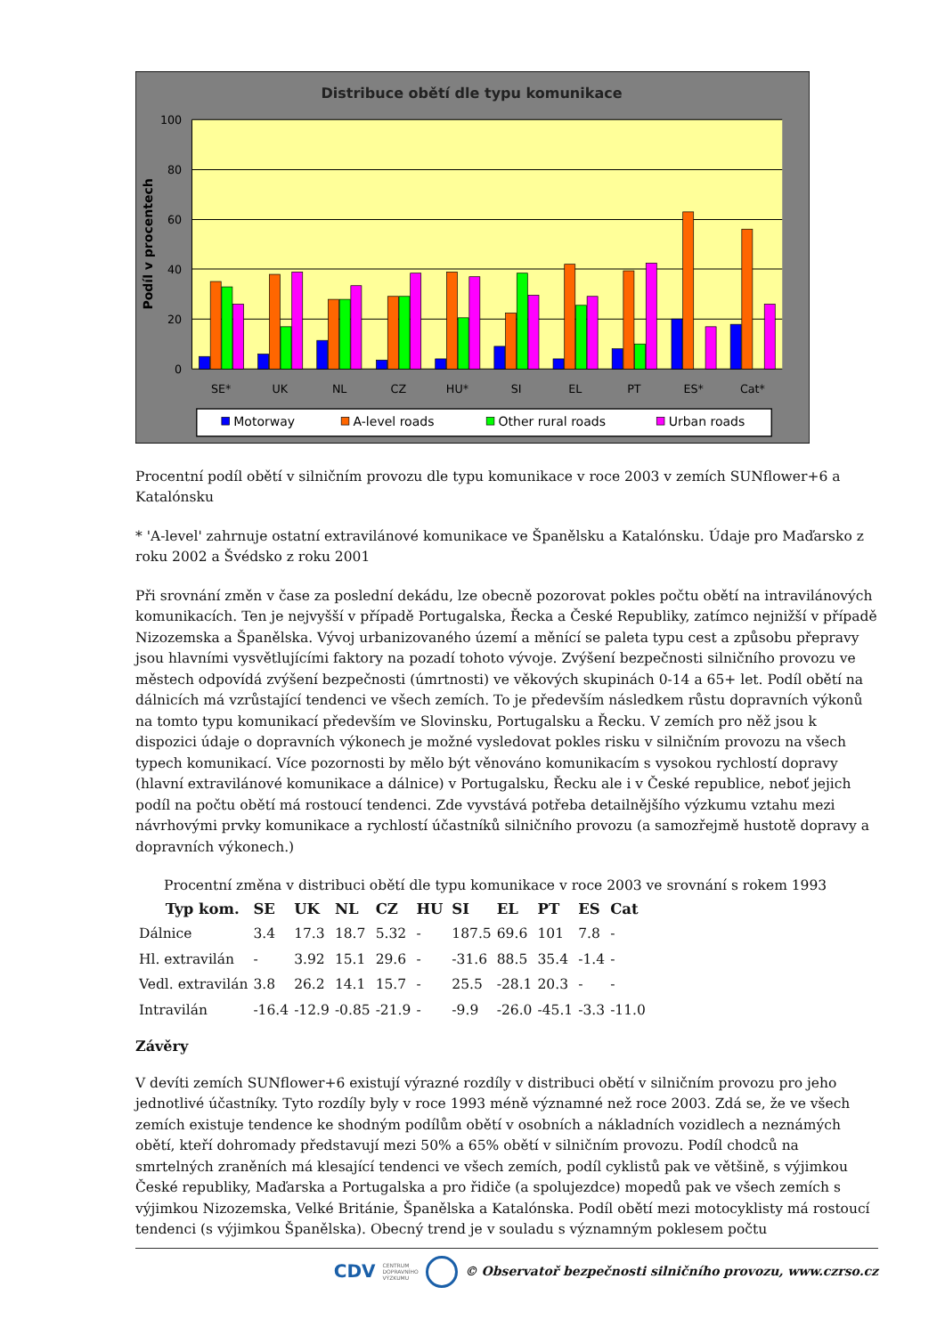Distribuce obětí dle typu komunikace
100
80
60
40
20
0
Podíl v procentech
SE*
UK
NL
CZ
HU*
SI
EL
PT
ES*
Cat*
Motorway
A-level roads
Other rural roads
Urban roads
Procentní podíl obětí v silničním provozu dle typu komunikace v roce 2003 v zemích SUNflower+6 a Katalónsku
* 'A-level' zahrnuje ostatní extravilánové komunikace ve Španělsku a Katalónsku. Údaje pro Maďarsko z roku 2002 a Švédsko z roku 2001
Při srovnání změn v čase za poslední dekádu, lze obecně pozorovat pokles počtu obětí na intravilánových komunikacích. Ten je nejvyšší v případě Portugalska, Řecka a České Republiky, zatímco nejnižší v případě Nizozemska a Španělska. Vývoj urbanizovaného území a měnící se paleta typu cest a způsobu přepravy jsou hlavními vysvětlujícími faktory na pozadí tohoto vývoje. Zvýšení bezpečnosti silničního provozu ve městech odpovídá zvýšení bezpečnosti (úmrtnosti) ve věkových skupinách 0-14 a 65+ let. Podíl obětí na dálnicích má vzrůstající tendenci ve všech zemích. To je především následkem růstu dopravních výkonů na tomto typu komunikací především ve Slovinsku, Portugalsku a Řecku. V zemích pro něž jsou k dispozici údaje o dopravních výkonech je možné vysledovat pokles risku v silničním provozu na všech typech komunikací. Více pozornosti by mělo být věnováno komunikacím s vysokou rychlostí dopravy (hlavní extravilánové komunikace a dálnice) v Portugalsku, Řecku ale i v České republice, neboť jejich podíl na počtu obětí má rostoucí tendenci. Zde vyvstává potřeba detailnějšího výzkumu vztahu mezi návrhovými prvky komunikace a rychlostí účastníků silničního provozu (a samozřejmě hustotě dopravy a dopravních výkonech.)
Procentní změna v distribuci obětí dle typu komunikace v roce 2003 ve srovnání s rokem 1993
| Typ kom. | SE | UK | NL | CZ | HU | SI | EL | PT | ES | Cat |
| --- | --- | --- | --- | --- | --- | --- | --- | --- | --- | --- |
| Dálnice | 3.4 | 17.3 | 18.7 | 5.32 | - | 187.5 | 69.6 | 101 | 7.8 | - |
| Hl. extravilán | - | 3.92 | 15.1 | 29.6 | - | -31.6 | 88.5 | 35.4 | -1.4 | - |
| Vedl. extravilán | 3.8 | 26.2 | 14.1 | 15.7 | - | 25.5 | -28.1 | 20.3 | - | - |
| Intravilán | -16.4 | -12.9 | -0.85 | -21.9 | - | -9.9 | -26.0 | -45.1 | -3.3 | -11.0 |
Závěry
V devíti zemích SUNflower+6 existují výrazné rozdíly v distribuci obětí v silničním provozu pro jeho jednotlivé účastníky. Tyto rozdíly byly v roce 1993 méně významné než roce 2003. Zdá se, že ve všech zemích existuje tendence ke shodným podílům obětí v osobních a nákladních vozidlech a neznámých obětí, kteří dohromady představují mezi 50% a 65% obětí v silničním provozu. Podíl chodců na smrtelných zraněních má klesající tendenci ve všech zemích, podíl cyklistů pak ve většině, s výjimkou České republiky, Maďarska a Portugalska a pro řidiče (a spolujezdce) mopedů pak ve všech zemích s výjimkou Nizozemska, Velké Británie, Španělska a Katalónska. Podíl obětí mezi motocyklisty má rostoucí tendenci (s výjimkou Španělska). Obecný trend je v souladu s významným poklesem počtu
CDV CENTRUM
DOPRAVNÍHO
VÝZKUMU © Observatoř bezpečnosti silničního provozu, www.czrso.cz